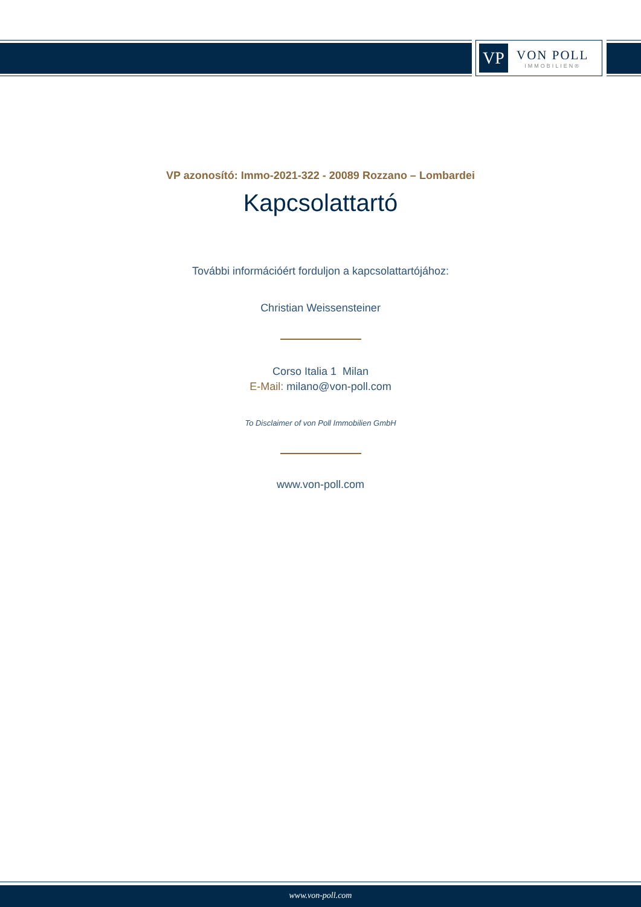VP
VON POLL
IMMOBILIEN®
VP azonosító: Immo-2021-322 - 20089 Rozzano – Lombardei
Kapcsolattartó
További információért forduljon a kapcsolattartójához:
Christian Weissensteiner
Corso Italia 1 Milan
E-Mail: milano@von-poll.com
To Disclaimer of von Poll Immobilien GmbH
www.von-poll.com
www.von-poll.com